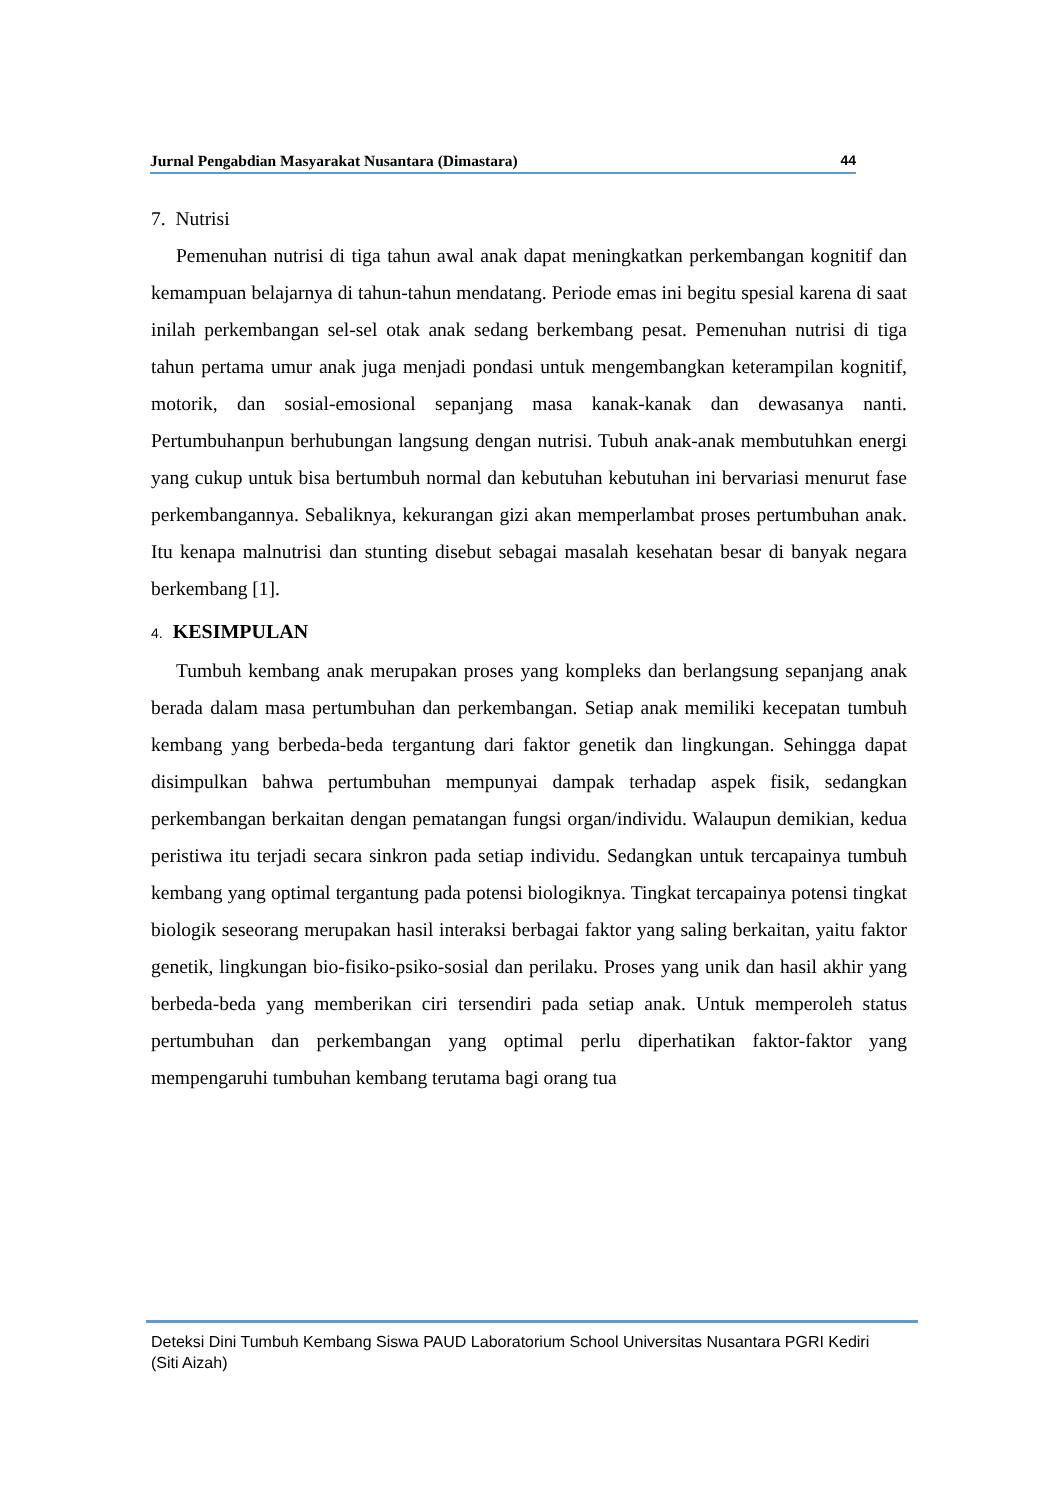Jurnal Pengabdian Masyarakat Nusantara (Dimastara) 44
7. Nutrisi
Pemenuhan nutrisi di tiga tahun awal anak dapat meningkatkan perkembangan kognitif dan kemampuan belajarnya di tahun-tahun mendatang. Periode emas ini begitu spesial karena di saat inilah perkembangan sel-sel otak anak sedang berkembang pesat. Pemenuhan nutrisi di tiga tahun pertama umur anak juga menjadi pondasi untuk mengembangkan keterampilan kognitif, motorik, dan sosial-emosional sepanjang masa kanak-kanak dan dewasanya nanti. Pertumbuhanpun berhubungan langsung dengan nutrisi. Tubuh anak-anak membutuhkan energi yang cukup untuk bisa bertumbuh normal dan kebutuhan kebutuhan ini bervariasi menurut fase perkembangannya. Sebaliknya, kekurangan gizi akan memperlambat proses pertumbuhan anak. Itu kenapa malnutrisi dan stunting disebut sebagai masalah kesehatan besar di banyak negara berkembang [1].
4. KESIMPULAN
Tumbuh kembang anak merupakan proses yang kompleks dan berlangsung sepanjang anak berada dalam masa pertumbuhan dan perkembangan. Setiap anak memiliki kecepatan tumbuh kembang yang berbeda-beda tergantung dari faktor genetik dan lingkungan. Sehingga dapat disimpulkan bahwa pertumbuhan mempunyai dampak terhadap aspek fisik, sedangkan perkembangan berkaitan dengan pematangan fungsi organ/individu. Walaupun demikian, kedua peristiwa itu terjadi secara sinkron pada setiap individu. Sedangkan untuk tercapainya tumbuh kembang yang optimal tergantung pada potensi biologiknya. Tingkat tercapainya potensi tingkat biologik seseorang merupakan hasil interaksi berbagai faktor yang saling berkaitan, yaitu faktor genetik, lingkungan bio-fisiko-psiko-sosial dan perilaku. Proses yang unik dan hasil akhir yang berbeda-beda yang memberikan ciri tersendiri pada setiap anak. Untuk memperoleh status pertumbuhan dan perkembangan yang optimal perlu diperhatikan faktor-faktor yang mempengaruhi tumbuhan kembang terutama bagi orang tua
Deteksi Dini Tumbuh Kembang Siswa PAUD Laboratorium School Universitas Nusantara PGRI Kediri
(Siti Aizah)